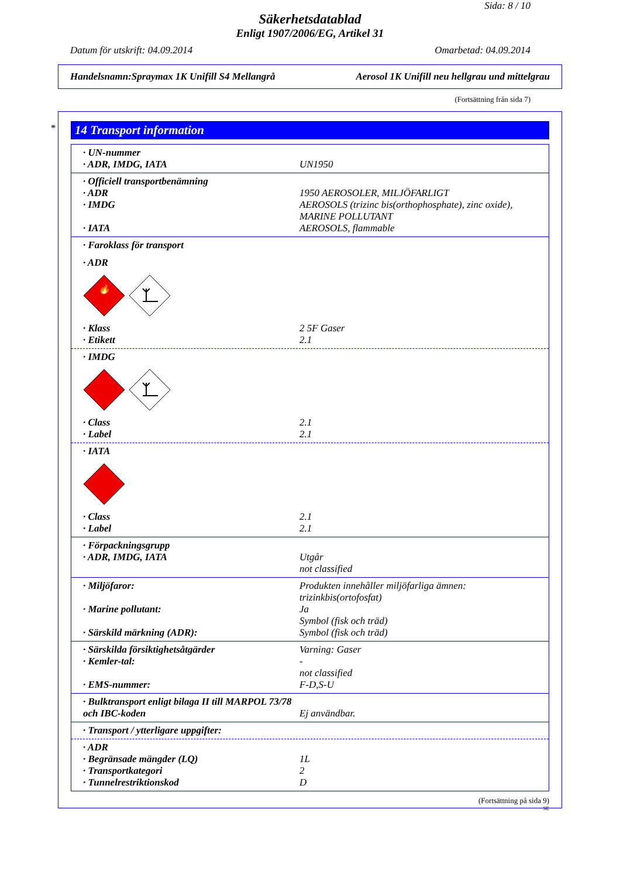Sida: 8 / 10
Säkerhetsdatablad
Enligt 1907/2006/EG, Artikel 31
Datum för utskrift: 04.09.2014 Omarbetad: 04.09.2014
Handelsnamn:Spraymax 1K Unifill S4 Mellangrå Aerosol 1K Unifill neu hellgrau und mittelgrau
(Fortsättning från sida 7)
*
14 Transport information
· UN-nummer
· ADR, IMDG, IATA UN1950
· Officiell transportbenämning
· ADR 1950 AEROSOLER, MILJÖFARLIGT
· IMDG AEROSOLS (trizinc bis(orthophosphate), zinc oxide), MARINE POLLUTANT
· IATA AEROSOLS, flammable
· Faroklass för transport
· ADR
🔥
· Klass 2 5F Gaser
· Etikett 2.1
· IMDG
· Class 2.1
· Label 2.1
· IATA
· Class 2.1
· Label 2.1
· Förpackningsgrupp
· ADR, IMDG, IATA Utgår
not classified
· Miljöfaror: Produkten innehåller miljöfarliga ämnen: trizinkbis(ortofosfat)
· Marine pollutant: Ja
Symbol (fisk och träd)
· Särskild märkning (ADR): Symbol (fisk och träd)
· Särskilda försiktighetsåtgärder Varning: Gaser
· Kemler-tal: -
not classified
· EMS-nummer: F-D,S-U
· Bulktransport enligt bilaga II till MARPOL 73/78 och IBC-koden
Ej användbar.
· Transport / ytterligare uppgifter:
· ADR
· Begränsade mängder (LQ) 1L
· Transportkategori 2
· Tunnelrestriktionskod D
(Fortsättning på sida 9)
SE